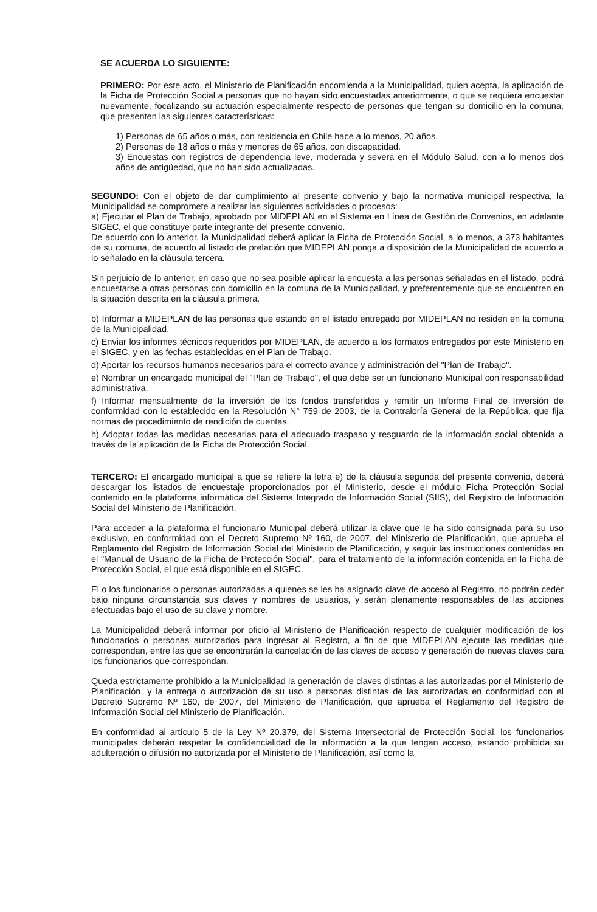SE ACUERDA LO SIGUIENTE:
PRIMERO: Por este acto, el Ministerio de Planificación encomienda a la Municipalidad, quien acepta, la aplicación de la Ficha de Protección Social a personas que no hayan sido encuestadas anteriormente, o que se requiera encuestar nuevamente, focalizando su actuación especialmente respecto de personas que tengan su domicilio en la comuna, que presenten las siguientes características:
1) Personas de 65 años o más, con residencia en Chile hace a lo menos, 20 años.
2) Personas de 18 años o más y menores de 65 años, con discapacidad.
3) Encuestas con registros de dependencia leve, moderada y severa en el Módulo Salud, con a lo menos dos años de antigüedad, que no han sido actualizadas.
SEGUNDO: Con el objeto de dar cumplimiento al presente convenio y bajo la normativa municipal respectiva, la Municipalidad se compromete a realizar las siguientes actividades o procesos:
a) Ejecutar el Plan de Trabajo, aprobado por MIDEPLAN en el Sistema en Línea de Gestión de Convenios, en adelante SIGEC, el que constituye parte integrante del presente convenio.
De acuerdo con lo anterior, la Municipalidad deberá aplicar la Ficha de Protección Social, a lo menos, a 373 habitantes de su comuna, de acuerdo al listado de prelación que MIDEPLAN ponga a disposición de la Municipalidad de acuerdo a lo señalado en la cláusula tercera.
Sin perjuicio de lo anterior, en caso que no sea posible aplicar la encuesta a las personas señaladas en el listado, podrá encuestarse a otras personas con domicilio en la comuna de la Municipalidad, y preferentemente que se encuentren en la situación descrita en la cláusula primera.
b) Informar a MIDEPLAN de las personas que estando en el listado entregado por MIDEPLAN no residen en la comuna de la Municipalidad.
c) Enviar los informes técnicos requeridos por MIDEPLAN, de acuerdo a los formatos entregados por este Ministerio en el SIGEC, y en las fechas establecidas en el Plan de Trabajo.
d) Aportar los recursos humanos necesarios para el correcto avance y administración del "Plan de Trabajo".
e) Nombrar un encargado municipal del "Plan de Trabajo", el que debe ser un funcionario Municipal con responsabilidad administrativa.
f) Informar mensualmente de la inversión de los fondos transferidos y remitir un Informe Final de Inversión de conformidad con lo establecido en la Resolución N° 759 de 2003, de la Contraloría General de la República, que fija normas de procedimiento de rendición de cuentas.
h) Adoptar todas las medidas necesarias para el adecuado traspaso y resguardo de la información social obtenida a través de la aplicación de la Ficha de Protección Social.
TERCERO: El encargado municipal a que se refiere la letra e) de la cláusula segunda del presente convenio, deberá descargar los listados de encuestaje proporcionados por el Ministerio, desde el módulo Ficha Protección Social contenido en la plataforma informática del Sistema Integrado de Información Social (SIIS), del Registro de Información Social del Ministerio de Planificación.
Para acceder a la plataforma el funcionario Municipal deberá utilizar la clave que le ha sido consignada para su uso exclusivo, en conformidad con el Decreto Supremo Nº 160, de 2007, del Ministerio de Planificación, que aprueba el Reglamento del Registro de Información Social del Ministerio de Planificación, y seguir las instrucciones contenidas en el "Manual de Usuario de la Ficha de Protección Social", para el tratamiento de la información contenida en la Ficha de Protección Social, el que está disponible en el SIGEC.
El o los funcionarios o personas autorizadas a quienes se les ha asignado clave de acceso al Registro, no podrán ceder bajo ninguna circunstancia sus claves y nombres de usuarios, y serán plenamente responsables de las acciones efectuadas bajo el uso de su clave y nombre.
La Municipalidad deberá informar por oficio al Ministerio de Planificación respecto de cualquier modificación de los funcionarios o personas autorizados para ingresar al Registro, a fin de que MIDEPLAN ejecute las medidas que correspondan, entre las que se encontrarán la cancelación de las claves de acceso y generación de nuevas claves para los funcionarios que correspondan.
Queda estrictamente prohibido a la Municipalidad la generación de claves distintas a las autorizadas por el Ministerio de Planificación, y la entrega o autorización de su uso a personas distintas de las autorizadas en conformidad con el Decreto Supremo Nº 160, de 2007, del Ministerio de Planificación, que aprueba el Reglamento del Registro de Información Social del Ministerio de Planificación.
En conformidad al artículo 5 de la Ley Nº 20.379, del Sistema Intersectorial de Protección Social, los funcionarios municipales deberán respetar la confidencialidad de la información a la que tengan acceso, estando prohibida su adulteración o difusión no autorizada por el Ministerio de Planificación, así como la